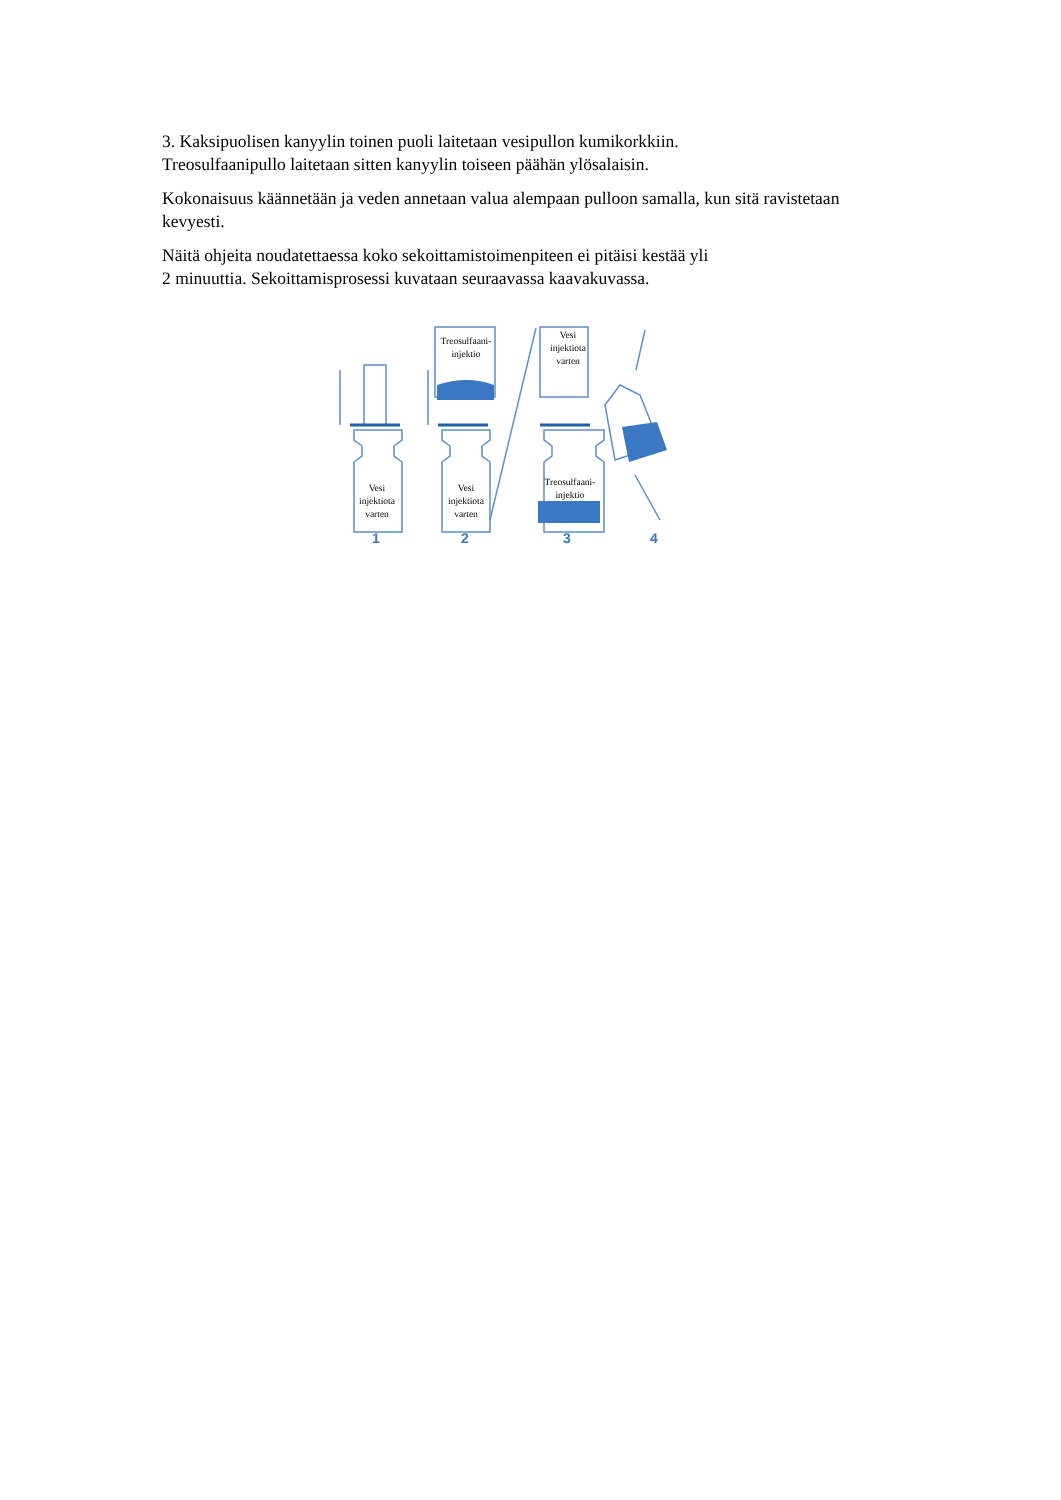3. Kaksipuolisen kanyylin toinen puoli laitetaan vesipullon kumikorkkiin.
Treosulfaanipullo laitetaan sitten kanyylin toiseen päähän ylösalaisin.
Kokonaisuus käännetään ja veden annetaan valua alempaan pulloon samalla, kun sitä ravistetaan kevyesti.
Näitä ohjeita noudatettaessa koko sekoittamistoimenpiteen ei pitäisi kestää yli
2 minuuttia. Sekoittamisprosessi kuvataan seuraavassa kaavakuvassa.
1
2
3
4
Vesi
injektiota
varten
Vesi
injektiota
varten
Treosulfaani-
injektio
Vesi
injektiota
varten
Treosulfaani-
injektio